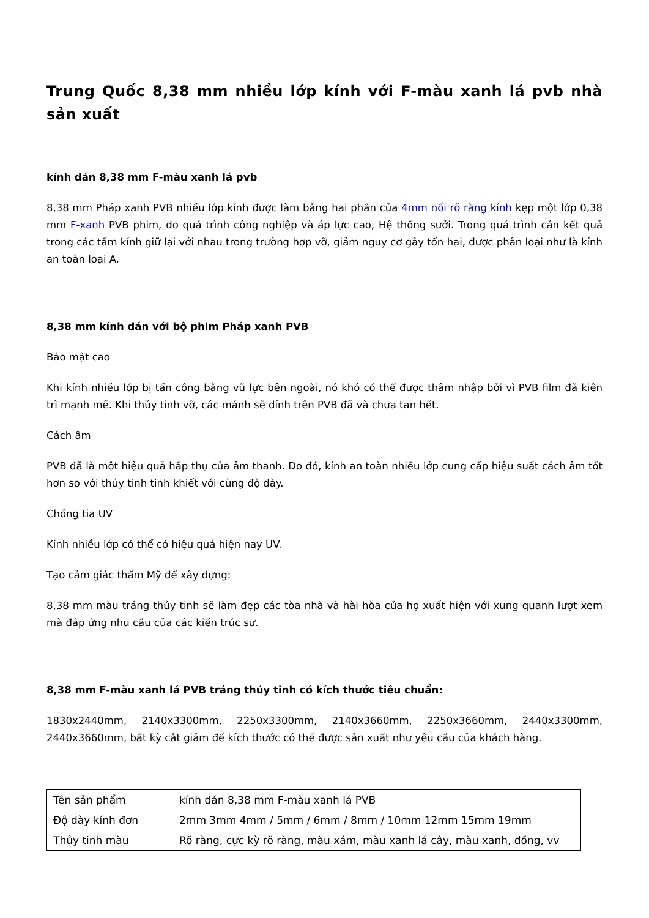Trung Quốc 8,38 mm nhiều lớp kính với F-màu xanh lá pvb nhà sản xuất
kính dán 8,38 mm F-màu xanh lá pvb
8,38 mm Pháp xanh PVB nhiều lớp kính được làm bằng hai phần của 4mm nổi rõ ràng kính kẹp một lớp 0,38 mm F-xanh PVB phim, do quá trình công nghiệp và áp lực cao, Hệ thống sưởi. Trong quá trình cán kết quả trong các tấm kính giữ lại với nhau trong trường hợp vỡ, giảm nguy cơ gây tổn hại, được phân loại như là kính an toàn loại A.
8,38 mm kính dán với bộ phim Pháp xanh PVB
Bảo mật cao
Khi kính nhiều lớp bị tấn công bằng vũ lực bên ngoài, nó khó có thể được thâm nhập bởi vì PVB film đã kiên trì mạnh mẽ. Khi thủy tinh vỡ, các mảnh sẽ dính trên PVB đã và chưa tan hết.
Cách âm
PVB đã là một hiệu quả hấp thụ của âm thanh. Do đó, kính an toàn nhiều lớp cung cấp hiệu suất cách âm tốt hơn so với thủy tinh tinh khiết với cùng độ dày.
Chống tia UV
Kính nhiều lớp có thể có hiệu quả hiện nay UV.
Tạo cảm giác thẩm Mỹ để xây dựng:
8,38 mm màu tráng thủy tinh sẽ làm đẹp các tòa nhà và hài hòa của họ xuất hiện với xung quanh lượt xem mà đáp ứng nhu cầu của các kiến trúc sư.
8,38 mm F-màu xanh lá PVB tráng thủy tinh có kích thước tiêu chuẩn:
1830x2440mm, 2140x3300mm, 2250x3300mm, 2140x3660mm, 2250x3660mm, 2440x3300mm, 2440x3660mm, bất kỳ cắt giảm để kích thước có thể được sản xuất như yêu cầu của khách hàng.
| Tên sản phẩm | kính dán 8,38 mm F-màu xanh lá PVB |
| Độ dày kính đơn | 2mm 3mm 4mm / 5mm / 6mm / 8mm / 10mm 12mm 15mm 19mm |
| Thủy tinh màu | Rõ ràng, cực kỳ rõ ràng, màu xám, màu xanh lá cây, màu xanh, đồng, vv |